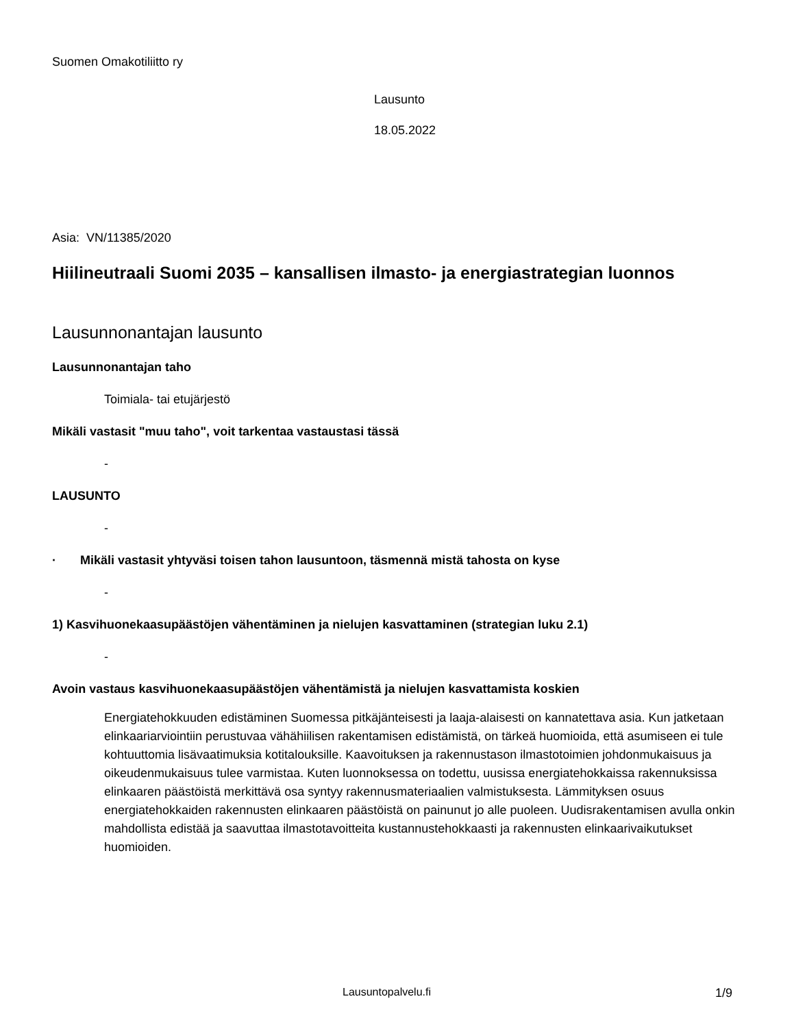Suomen Omakotiliitto ry
Lausunto
18.05.2022
Asia: VN/11385/2020
Hiilineutraali Suomi 2035 – kansallisen ilmasto- ja energiastrategian luonnos
Lausunnonantajan lausunto
Lausunnonantajan taho
Toimiala- tai etujärjestö
Mikäli vastasit "muu taho", voit tarkentaa vastaustasi tässä
-
LAUSUNTO
-
· Mikäli vastasit yhtyväsi toisen tahon lausuntoon, täsmennä mistä tahosta on kyse
-
1) Kasvihuonekaasupäästöjen vähentäminen ja nielujen kasvattaminen (strategian luku 2.1)
-
Avoin vastaus kasvihuonekaasupäästöjen vähentämistä ja nielujen kasvattamista koskien
Energiatehokkuuden edistäminen Suomessa pitkäjänteisesti ja laaja-alaisesti on kannatettava asia. Kun jatketaan elinkaariarviointiin perustuvaa vähähiilisen rakentamisen edistämistä, on tärkeä huomioida, että asumiseen ei tule kohtuuttomia lisävaatimuksia kotitalouksille. Kaavoituksen ja rakennustason ilmastotoimien johdonmukaisuus ja oikeudenmukaisuus tulee varmistaa. Kuten luonnoksessa on todettu, uusissa energiatehokkaissa rakennuksissa elinkaaren päästöistä merkittävä osa syntyy rakennusmateriaalien valmistuksesta. Lämmityksen osuus energiatehokkaiden rakennusten elinkaaren päästöistä on painunut jo alle puoleen. Uudisrakentamisen avulla onkin mahdollista edistää ja saavuttaa ilmastotavoitteita kustannustehokkaasti ja rakennusten elinkaarivaikutukset huomioiden.
Lausuntopalvelu.fi 1/9